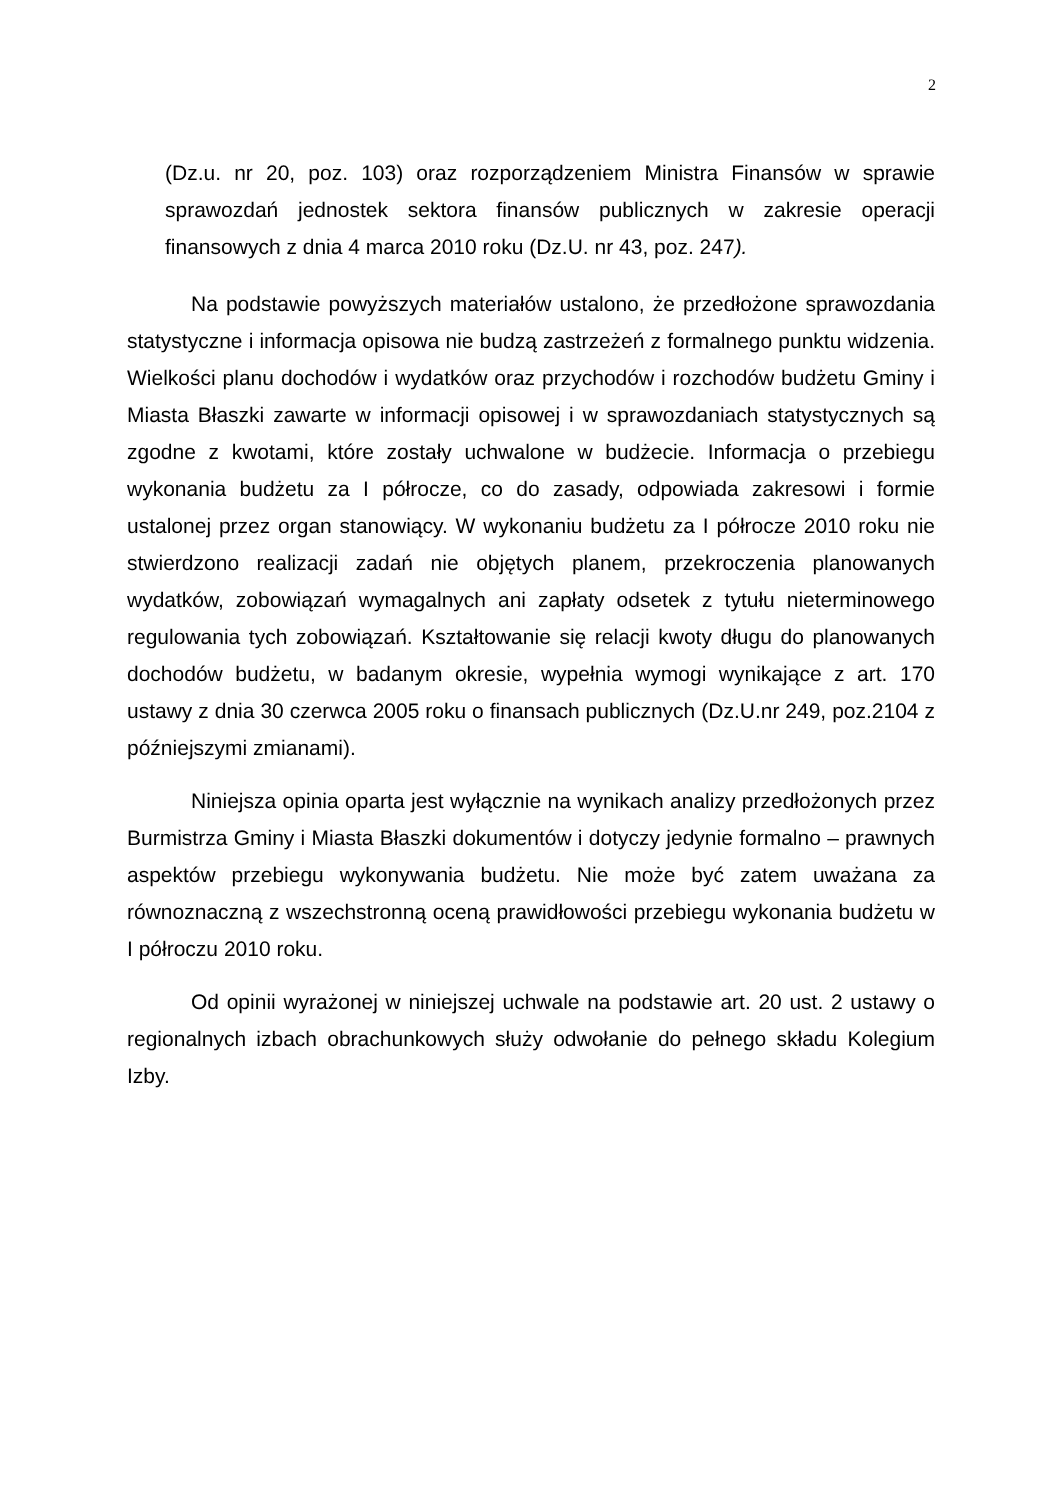2
(Dz.u. nr 20, poz. 103) oraz rozporządzeniem Ministra Finansów w sprawie sprawozdań jednostek sektora finansów publicznych w zakresie operacji finansowych z dnia 4 marca 2010 roku (Dz.U. nr 43, poz. 247).
Na podstawie powyższych materiałów ustalono, że przedłożone sprawozdania statystyczne i informacja opisowa nie budzą zastrzeżeń z formalnego punktu widzenia. Wielkości planu dochodów i wydatków oraz przychodów i rozchodów budżetu Gminy i Miasta Błaszki zawarte w informacji opisowej i w sprawozdaniach statystycznych są zgodne z kwotami, które zostały uchwalone w budżecie. Informacja o przebiegu wykonania budżetu za I półrocze, co do zasady, odpowiada zakresowi i formie ustalonej przez organ stanowiący. W wykonaniu budżetu za I półrocze 2010 roku nie stwierdzono realizacji zadań nie objętych planem, przekroczenia planowanych wydatków, zobowiązań wymagalnych ani zapłaty odsetek z tytułu nieterminowego regulowania tych zobowiązań. Kształtowanie się relacji kwoty długu do planowanych dochodów budżetu, w badanym okresie, wypełnia wymogi wynikające z art. 170 ustawy z dnia 30 czerwca 2005 roku o finansach publicznych (Dz.U.nr 249, poz.2104 z późniejszymi zmianami).
Niniejsza opinia oparta jest wyłącznie na wynikach analizy przedłożonych przez Burmistrza Gminy i Miasta Błaszki dokumentów i dotyczy jedynie formalno – prawnych aspektów przebiegu wykonywania budżetu. Nie może być zatem uważana za równoznaczną z wszechstronną oceną prawidłowości przebiegu wykonania budżetu w I półroczu 2010 roku.
Od opinii wyrażonej w niniejszej uchwale na podstawie art. 20 ust. 2 ustawy o regionalnych izbach obrachunkowych służy odwołanie do pełnego składu Kolegium Izby.